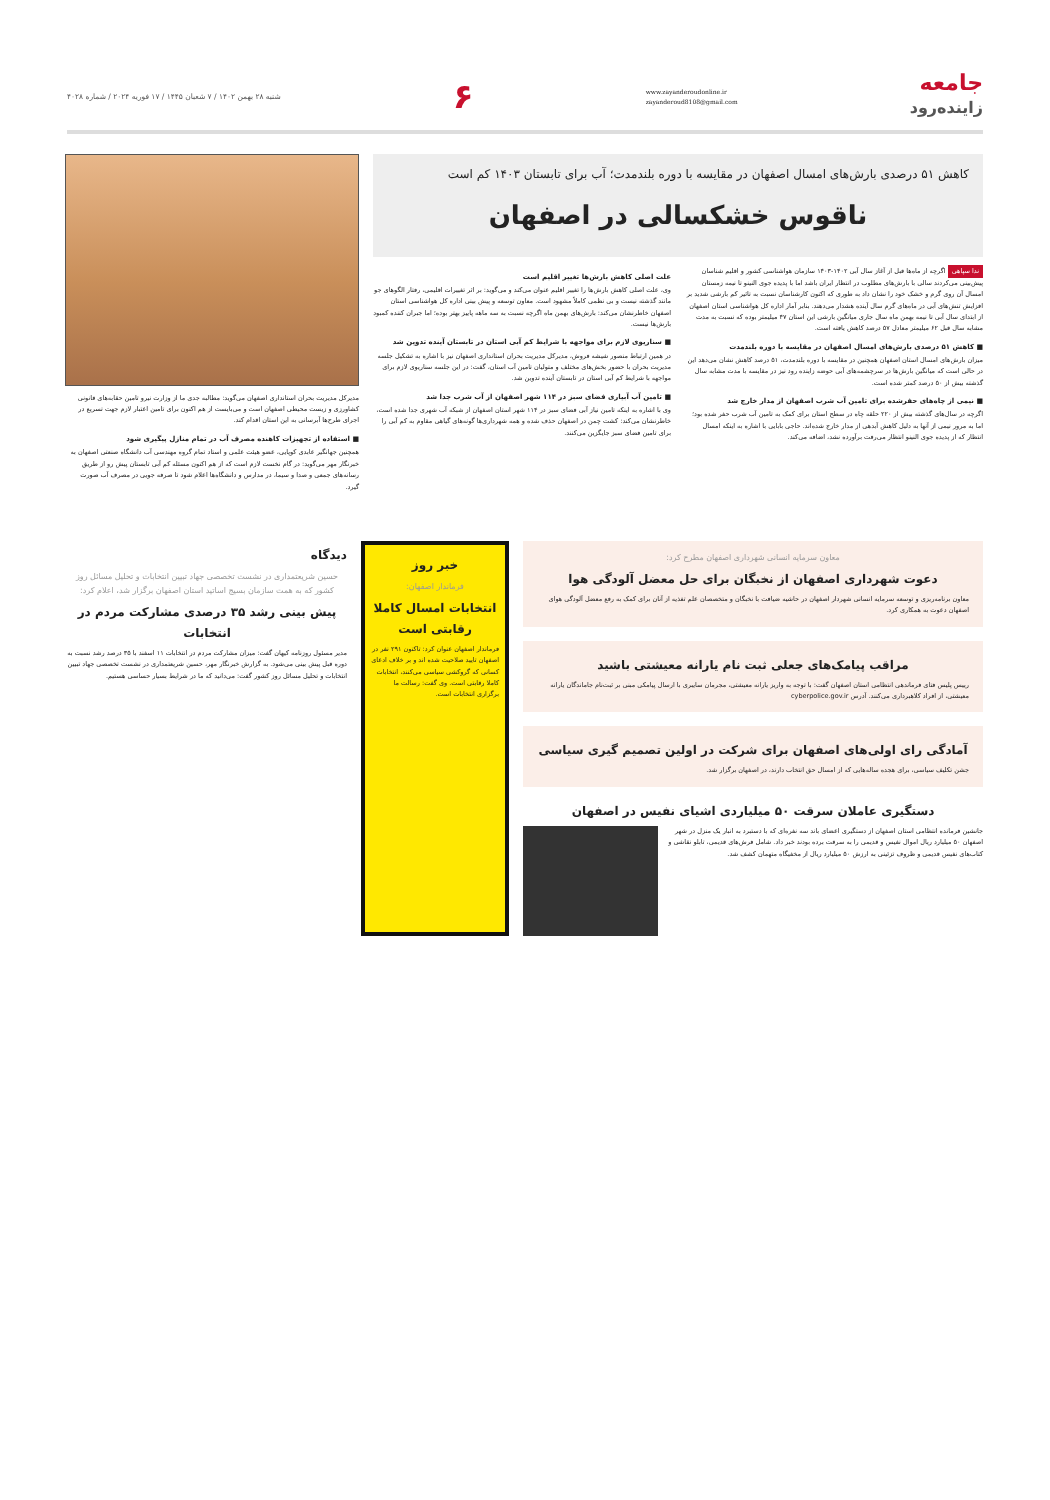جامعه
زاینده‌رود
www.zayanderoudonline.ir
zayanderoud8108@gmail.com
۶
شنبه ۲۸ بهمن ۱۴۰۲ / ۷ شعبان ۱۴۴۵ / ۱۷ فوریه ۲۰۲۴ / شماره ۴۰۲۸
کاهش ۵۱ درصدی بارش‌های امسال اصفهان در مقایسه با دوره بلندمدت؛ آب برای تابستان ۱۴۰۳ کم است
ناقوس خشکسالی در اصفهان
ندا سپاهی اگرچه از ماه‌ها قبل از آغاز سال آبی ۱۴۰۲-۱۴۰۳ سازمان هواشناسی کشور و اقلیم شناسان پیش‌بینی می‌کردند سالی با بارش‌های مطلوب در انتظار ایران باشد اما با پدیده جوی النینو تا نیمه زمستان امسال آن روی گرم و خشک خود را نشان داد به طوری که اکنون کارشناسان نسبت به تاثیر کم بارشی شدید بر افزایش تنش‌های آبی در ماه‌های گرم سال آینده هشدار می‌دهند. بنابر آمار اداره کل هواشناسی استان اصفهان از ابتدای سال آبی تا نیمه بهمن ماه سال جاری میانگین بارشی این استان ۴۷ میلیمتر بوده که نسبت به مدت مشابه سال قبل ۶۲ میلیمتر معادل ۵۷ درصد کاهش یافته است.
■ کاهش ۵۱ درصدی بارش‌های امسال اصفهان در مقایسه با دوره بلندمدت
میزان بارش‌های امسال استان اصفهان همچنین در مقایسه با دوره بلندمدت، ۵۱ درصد کاهش نشان می‌دهد این در حالی است که میانگین بارش‌ها در سرچشمه‌های آبی حوضه زاینده رود نیز در مقایسه با مدت مشابه سال گذشته بیش از ۵۰ درصد کمتر شده است.
■ نیمی از چاه‌های حفرشده برای تامین آب شرب اصفهان از مدار خارج شد
اگرچه در سال‌های گذشته بیش از ۲۲۰ حلقه چاه در سطح استان برای کمک به تامین آب شرب حفر شده بود؛ اما به مرور نیمی از آنها به دلیل کاهش آبدهی از مدار خارج شده‌اند. حاجی بابایی با اشاره به اینکه امسال انتظار که از پدیده جوی النینو انتظار می‌رفت برآورده نشد، اضافه می‌کند.
علت اصلی کاهش بارش‌ها تغییر اقلیم است
وی، علت اصلی کاهش بارش‌ها را تغییر اقلیم عنوان می‌کند و می‌گوید: بر اثر تغییرات اقلیمی، رفتار الگوهای جو مانند گذشته نیست و بی نظمی کاملاً مشهود است. معاون توسعه و پیش بینی اداره کل هواشناسی استان اصفهان خاطرنشان می‌کند: بارش‌های بهمن ماه اگرچه نسبت به سه ماهه پاییز بهتر بوده؛ اما جبران کننده کمبود بارش‌ها نیست.
■ سناریوی لازم برای مواجهه با شرایط کم آبی استان در تابستان آینده تدوین شد
در همین ارتباط منصور شیشه فروش، مدیرکل مدیریت بحران استانداری اصفهان نیز با اشاره به تشکیل جلسه مدیریت بحران با حضور بخش‌های مختلف و متولیان تامین آب استان، گفت: در این جلسه سناریوی لازم برای مواجهه با شرایط کم آبی استان در تابستان آینده تدوین شد.
■ تامین آب آبیاری فضای سبز در ۱۱۴ شهر اصفهان از آب شرب جدا شد
وی با اشاره به اینکه تامین نیاز آبی فضای سبز در ۱۱۴ شهر استان اصفهان از شبکه آب شهری جدا شده است، خاطرنشان می‌کند: کشت چمن در اصفهان حذف شده و همه شهرداری‌ها گونه‌های گیاهی مقاوم به کم آبی را برای تامین فضای سبز جایگزین می‌کنند.
مدیرکل مدیریت بحران استانداری اصفهان می‌گوید: مطالبه جدی ما از وزارت نیرو تامین حقابه‌های قانونی کشاورزی و زیست محیطی اصفهان است و می‌بایست از هم اکنون برای تامین اعتبار لازم جهت تسریع در اجرای طرح‌ها آبرسانی به این استان اقدام کند.
■ استفاده از تجهیزات کاهنده مصرف آب در تمام منازل پیگیری شود
همچنین جهانگیر عابدی کوپایی، عضو هیئت علمی و استاد تمام گروه مهندسی آب دانشگاه صنعتی اصفهان به خبرنگار مهر می‌گوید: در گام نخست لازم است که از هم اکنون مسئله کم آبی تابستان پیش رو از طریق رسانه‌های جمعی و صدا و سیما، در مدارس و دانشگاه‌ها اعلام شود تا صرفه جویی در مصرف آب صورت گیرد.
معاون سرمایه انسانی شهرداری اصفهان مطرح کرد:
دعوت شهرداری اصفهان از نخبگان برای حل معضل آلودگی هوا
معاون برنامه‌ریزی و توسعه سرمایه انسانی شهردار اصفهان در حاشیه ضیافت با نخبگان و متخصصان علم تغذیه از آنان برای کمک به رفع معضل آلودگی هوای اصفهان دعوت به همکاری کرد.
مراقب پیامک‌های جعلی ثبت نام یارانه معیشتی باشید
رییس پلیس فتای فرماندهی انتظامی استان اصفهان گفت: با توجه به واریز یارانه معیشتی، مجرمان سایبری با ارسال پیامکی مبنی بر ثبت‌نام جاماندگان یارانه معیشتی، از افراد کلاهبرداری می‌کنند. آدرس cyberpolice.gov.ir
آمادگی رای اولی‌های اصفهان برای شرکت در اولین تصمیم گیری سیاسی
جشن تکلیف سیاسی، برای هجده ساله‌هایی که از امسال حق انتخاب دارند، در اصفهان برگزار شد.
دستگیری عاملان سرقت ۵۰ میلیاردی اشیای نفیس در اصفهان
جانشین فرمانده انتظامی استان اصفهان از دستگیری اعضای باند سه نفره‌ای که با دستبرد به انبار یک منزل در شهر اصفهان ۵۰ میلیارد ریال اموال نفیس و قدیمی را به سرقت برده بودند خبر داد. شامل فرش‌های قدیمی، تابلو نقاشی و کتاب‌های نفیس قدیمی و ظروف تزئینی به ارزش ۵۰ میلیارد ریال از مخفیگاه متهمان کشف شد.
خبر روز
فرماندار اصفهان:
انتخابات امسال کاملا رقابتی است
فرماندار اصفهان عنوان کرد: تاکنون ۲۹۱ نفر در اصفهان تایید صلاحیت شده اند و بر خلاف ادعای کسانی که گروکشی سیاسی می‌کنند، انتخابات کاملا رقابتی است. وی گفت: رسالت ما برگزاری انتخابات است.
دیدگاه
حسین شریعتمداری در نشست تخصصی جهاد تبیین انتخابات و تحلیل مسائل روز کشور که به همت سازمان بسیج اساتید استان اصفهان برگزار شد، اعلام کرد:
پیش بینی رشد ۳۵ درصدی مشارکت مردم در انتخابات
مدیر مسئول روزنامه کیهان گفت: میزان مشارکت مردم در انتخابات ۱۱ اسفند با ۳۵ درصد رشد نسبت به دوره قبل پیش بینی می‌شود. به گزارش خبرنگار مهر، حسین شریعتمداری در نشست تخصصی جهاد تبیین انتخابات و تحلیل مسائل روز کشور گفت: می‌دانید که ما در شرایط بسیار حساسی هستیم.